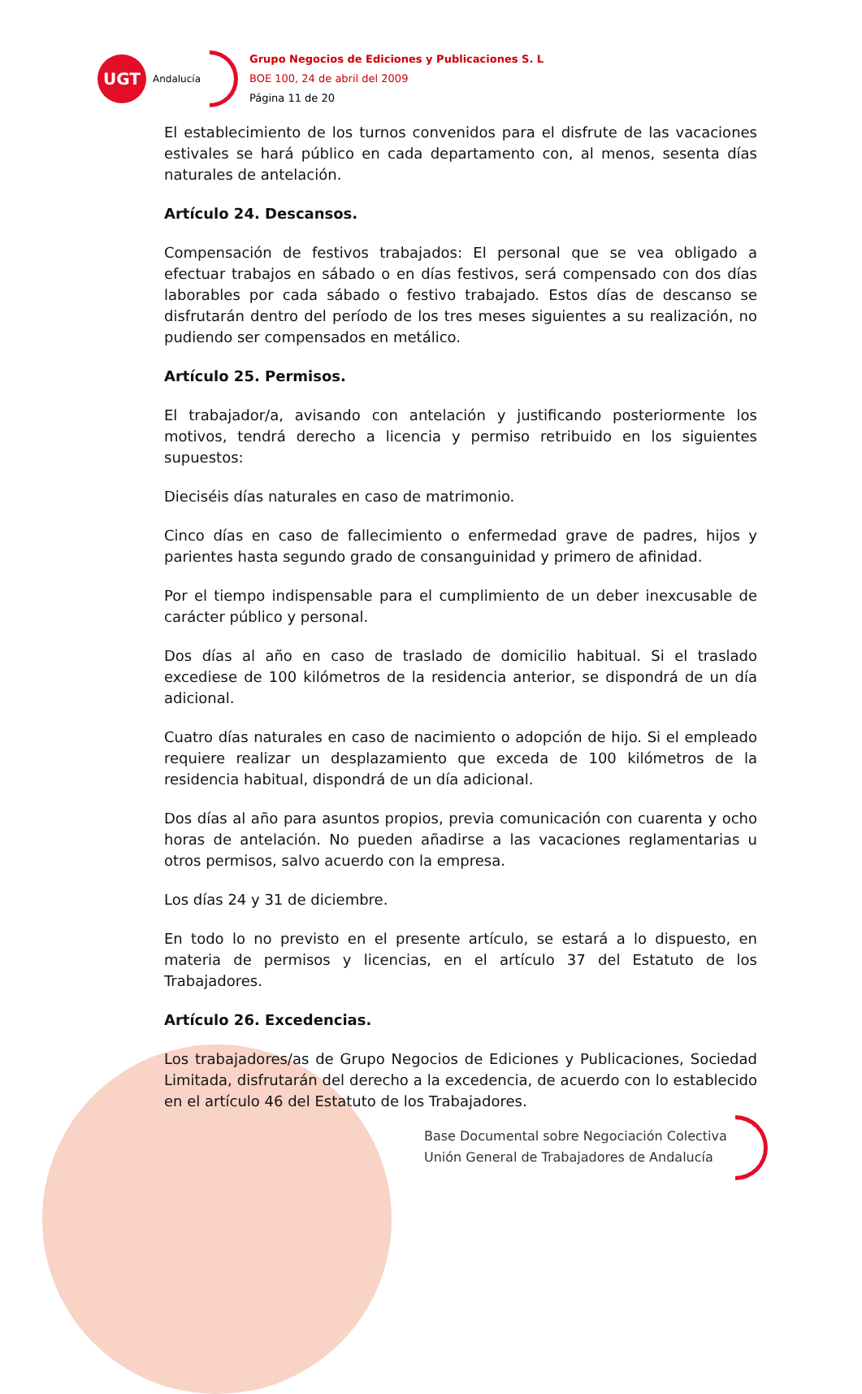UGT
Andalucía
Grupo Negocios de Ediciones y Publicaciones S. L
BOE 100, 24 de abril del 2009
Página 11 de 20
El establecimiento de los turnos convenidos para el disfrute de las vacaciones estivales se hará público en cada departamento con, al menos, sesenta días naturales de antelación.
Artículo 24. Descansos.
Compensación de festivos trabajados: El personal que se vea obligado a efectuar trabajos en sábado o en días festivos, será compensado con dos días laborables por cada sábado o festivo trabajado. Estos días de descanso se disfrutarán dentro del período de los tres meses siguientes a su realización, no pudiendo ser compensados en metálico.
Artículo 25. Permisos.
El trabajador/a, avisando con antelación y justificando posteriormente los motivos, tendrá derecho a licencia y permiso retribuido en los siguientes supuestos:
Dieciséis días naturales en caso de matrimonio.
Cinco días en caso de fallecimiento o enfermedad grave de padres, hijos y parientes hasta segundo grado de consanguinidad y primero de afinidad.
Por el tiempo indispensable para el cumplimiento de un deber inexcusable de carácter público y personal.
Dos días al año en caso de traslado de domicilio habitual. Si el traslado excediese de 100 kilómetros de la residencia anterior, se dispondrá de un día adicional.
Cuatro días naturales en caso de nacimiento o adopción de hijo. Si el empleado requiere realizar un desplazamiento que exceda de 100 kilómetros de la residencia habitual, dispondrá de un día adicional.
Dos días al año para asuntos propios, previa comunicación con cuarenta y ocho horas de antelación. No pueden añadirse a las vacaciones reglamentarias u otros permisos, salvo acuerdo con la empresa.
Los días 24 y 31 de diciembre.
En todo lo no previsto en el presente artículo, se estará a lo dispuesto, en materia de permisos y licencias, en el artículo 37 del Estatuto de los Trabajadores.
Artículo 26. Excedencias.
Los trabajadores/as de Grupo Negocios de Ediciones y Publicaciones, Sociedad Limitada, disfrutarán del derecho a la excedencia, de acuerdo con lo establecido en el artículo 46 del Estatuto de los Trabajadores.
Base Documental sobre Negociación Colectiva
Unión General de Trabajadores de Andalucía